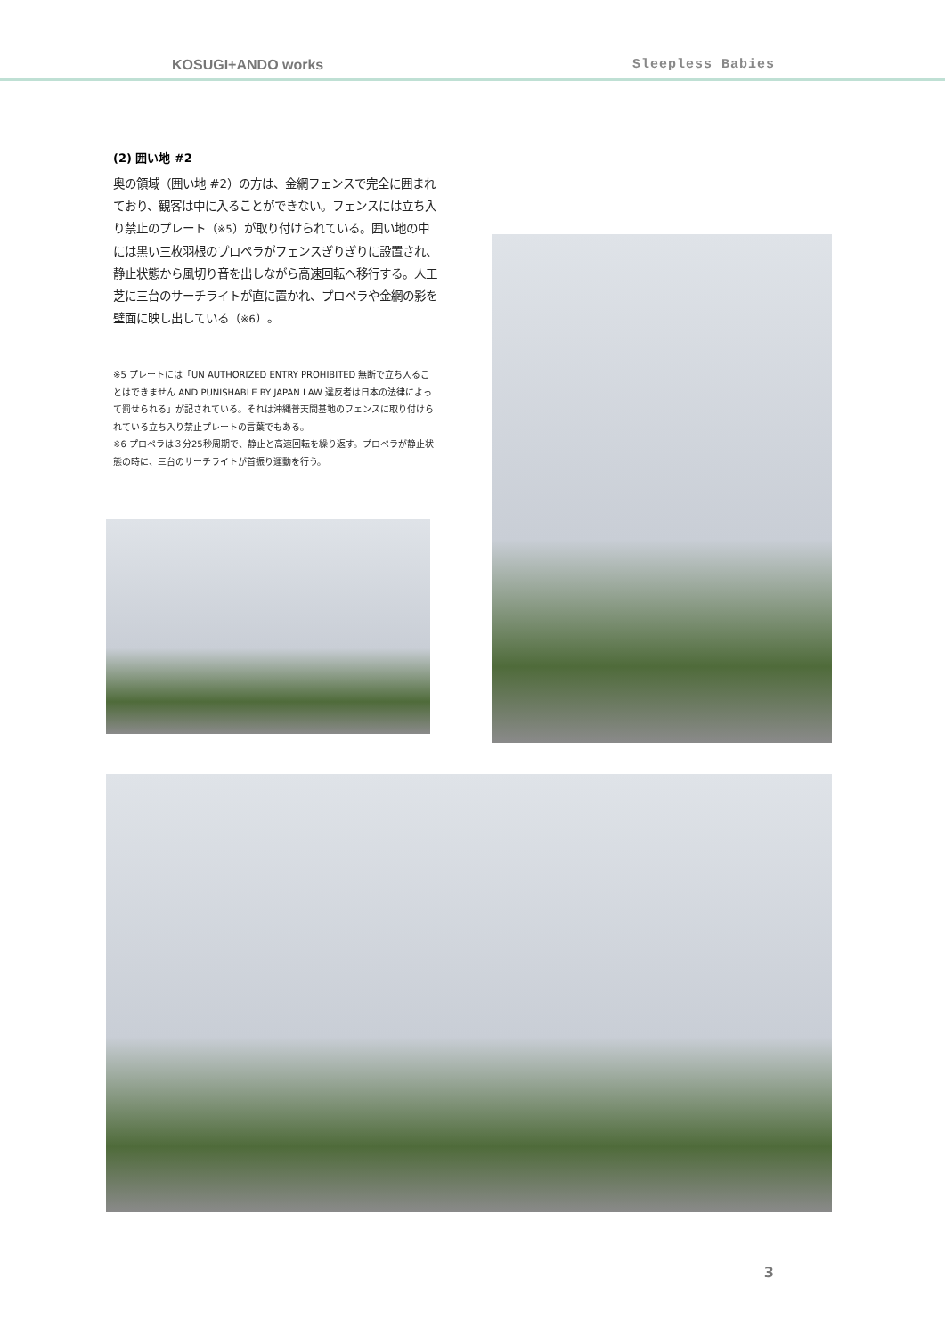KOSUGI+ANDO works Sleepless Babies
(2) 囲い地 #2
奥の領域（囲い地 #2）の方は、金網フェンスで完全に囲まれており、観客は中に入ることができない。フェンスには立ち入り禁止のプレート（※5）が取り付けられている。囲い地の中には黒い三枚羽根のプロペラがフェンスぎりぎりに設置され、静止状態から風切り音を出しながら高速回転へ移行する。人工芝に三台のサーチライトが直に置かれ、プロペラや金網の影を壁面に映し出している（※6）。
※5 プレートには「UN AUTHORIZED ENTRY PROHIBITED 無断で立ち入ることはできません AND PUNISHABLE BY JAPAN LAW 違反者は日本の法律によって罰せられる」が記されている。それは沖縄普天間基地のフェンスに取り付けられている立ち入り禁止プレートの言葉でもある。
※6 プロペラは３分25秒周期で、静止と高速回転を繰り返す。プロペラが静止状態の時に、三台のサーチライトが首振り運動を行う。
3